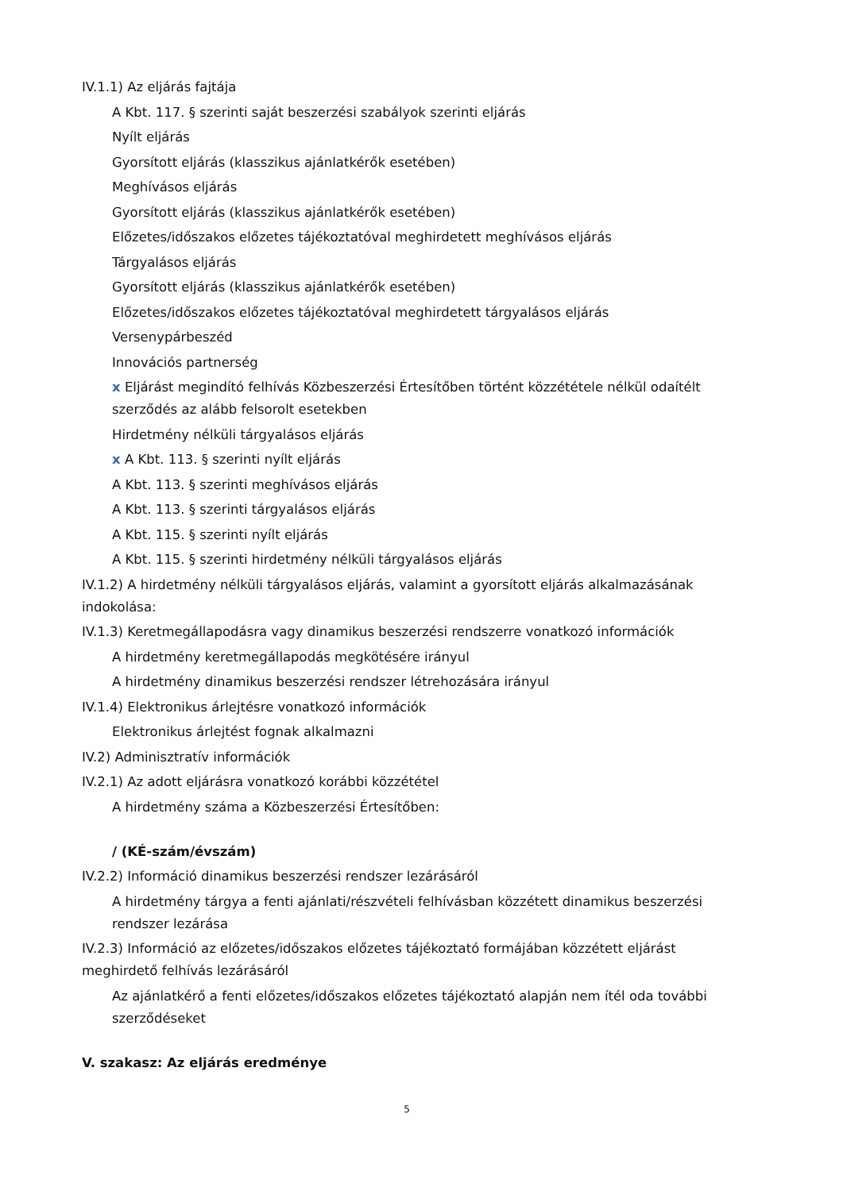IV.1.1) Az eljárás fajtája
A Kbt. 117. § szerinti saját beszerzési szabályok szerinti eljárás
Nyílt eljárás
Gyorsított eljárás (klasszikus ajánlatkérők esetében)
Meghívásos eljárás
Gyorsított eljárás (klasszikus ajánlatkérők esetében)
Előzetes/időszakos előzetes tájékoztatóval meghirdetett meghívásos eljárás
Tárgyalásos eljárás
Gyorsított eljárás (klasszikus ajánlatkérők esetében)
Előzetes/időszakos előzetes tájékoztatóval meghirdetett tárgyalásos eljárás
Versenypárbeszéd
Innovációs partnerség
x Eljárást megindító felhívás Közbeszerzési Értesítőben történt közzététele nélkül odaítélt szerződés az alább felsorolt esetekben
Hirdetmény nélküli tárgyalásos eljárás
x A Kbt. 113. § szerinti nyílt eljárás
A Kbt. 113. § szerinti meghívásos eljárás
A Kbt. 113. § szerinti tárgyalásos eljárás
A Kbt. 115. § szerinti nyílt eljárás
A Kbt. 115. § szerinti hirdetmény nélküli tárgyalásos eljárás
IV.1.2) A hirdetmény nélküli tárgyalásos eljárás, valamint a gyorsított eljárás alkalmazásának indokolása:
IV.1.3) Keretmegállapodásra vagy dinamikus beszerzési rendszerre vonatkozó információk
A hirdetmény keretmegállapodás megkötésére irányul
A hirdetmény dinamikus beszerzési rendszer létrehozására irányul
IV.1.4) Elektronikus árlejtésre vonatkozó információk
Elektronikus árlejtést fognak alkalmazni
IV.2) Adminisztratív információk
IV.2.1) Az adott eljárásra vonatkozó korábbi közzététel
A hirdetmény száma a Közbeszerzési Értesítőben:
/ (KÉ-szám/évszám)
IV.2.2) Információ dinamikus beszerzési rendszer lezárásáról
A hirdetmény tárgya a fenti ajánlati/részvételi felhívásban közzétett dinamikus beszerzési rendszer lezárása
IV.2.3) Információ az előzetes/időszakos előzetes tájékoztató formájában közzétett eljárást meghirdető felhívás lezárásáról
Az ajánlatkérő a fenti előzetes/időszakos előzetes tájékoztató alapján nem ítél oda további szerződéseket
V. szakasz: Az eljárás eredménye
5